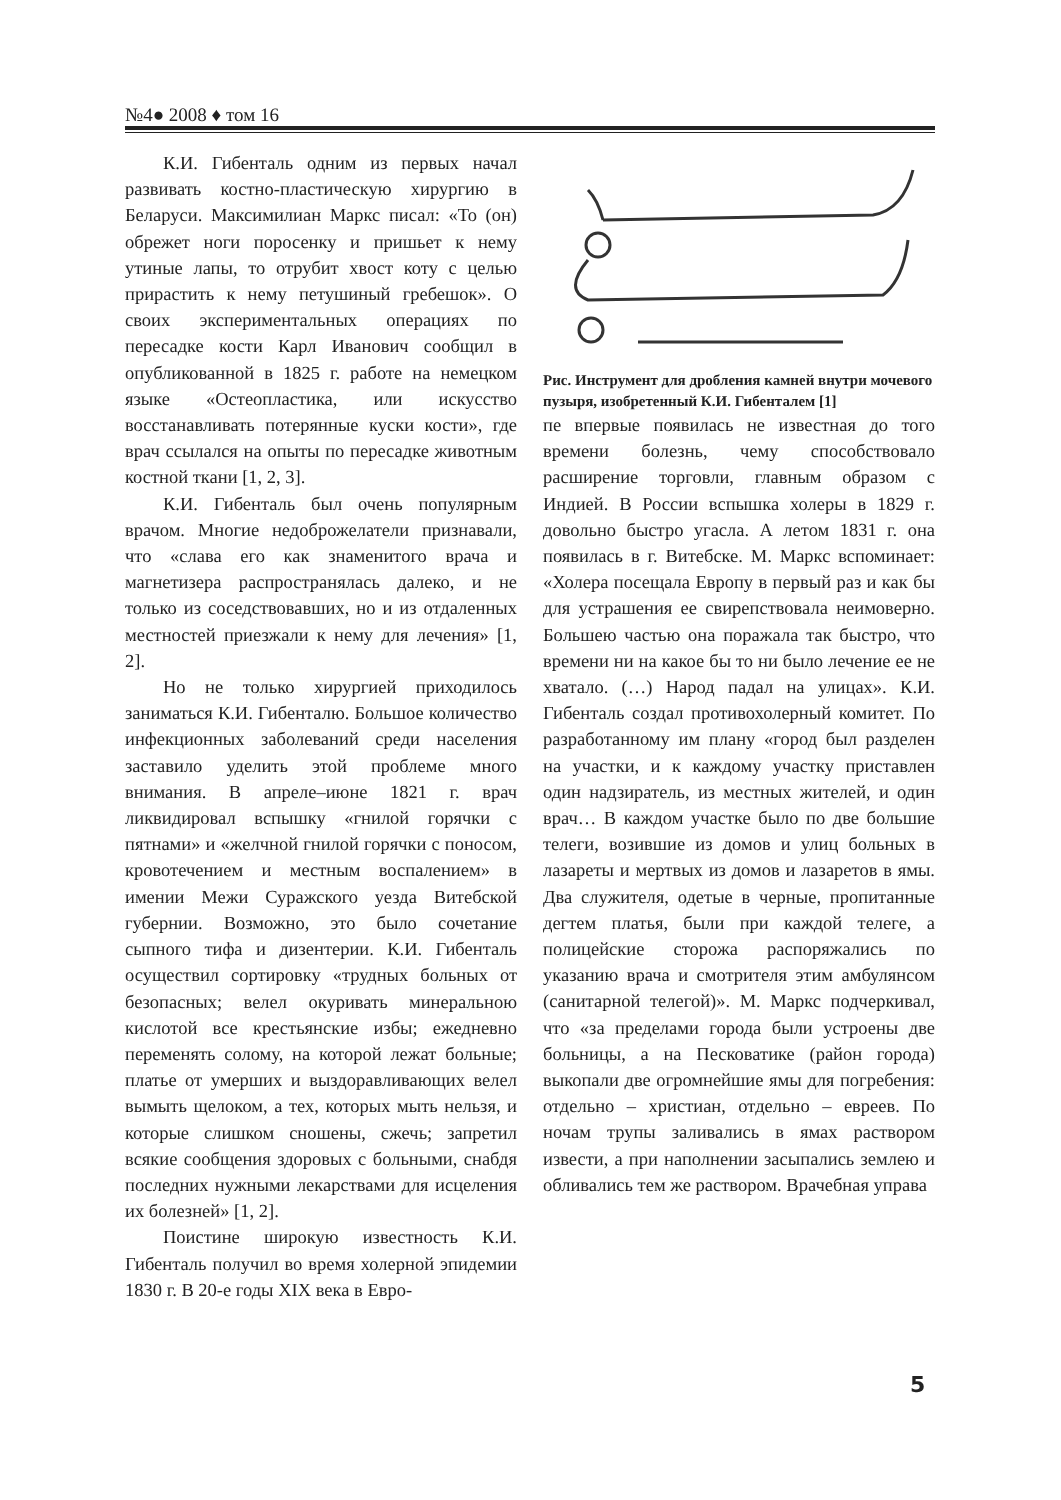№4● 2008 ♦ том 16
К.И. Гибенталь одним из первых начал развивать костно-пластическую хирургию в Беларуси. Максимилиан Маркс писал: «То (он) обрежет ноги поросенку и пришьет к нему утиные лапы, то отрубит хвост коту с целью прирастить к нему петушиный гребешок». О своих экспериментальных операциях по пересадке кости Карл Иванович сообщил в опубликованной в 1825 г. работе на немецком языке «Остеопластика, или искусство восстанавливать потерянные куски кости», где врач ссылался на опыты по пересадке животным костной ткани [1, 2, 3].
К.И. Гибенталь был очень популярным врачом. Многие недоброжелатели признавали, что «слава его как знаменитого врача и магнетизера распространялась далеко, и не только из соседствовавших, но и из отдаленных местностей приезжали к нему для лечения» [1, 2].
Но не только хирургией приходилось заниматься К.И. Гибенталю. Большое количество инфекционных заболеваний среди населения заставило уделить этой проблеме много внимания. В апреле–июне 1821 г. врач ликвидировал вспышку «гнилой горячки с пятнами» и «желчной гнилой горячки с поносом, кровотечением и местным воспалением» в имении Межи Суражского уезда Витебской губернии. Возможно, это было сочетание сыпного тифа и дизентерии. К.И. Гибенталь осуществил сортировку «трудных больных от безопасных; велел окуривать минеральною кислотой все крестьянские избы; ежедневно переменять солому, на которой лежат больные; платье от умерших и выздоравливающих велел вымыть щелоком, а тех, которых мыть нельзя, и которые слишком сношены, сжечь; запретил всякие сообщения здоровых с больными, снабдя последних нужными лекарствами для исцеления их болезней» [1, 2].
Поистине широкую известность К.И. Гибенталь получил во время холерной эпидемии 1830 г. В 20-е годы XIX века в Евро-
Рис. Инструмент для дробления камней внутри мочевого пузыря, изобретенный К.И. Гибенталем [1]
пе впервые появилась не известная до того времени болезнь, чему способствовало расширение торговли, главным образом с Индией. В России вспышка холеры в 1829 г. довольно быстро угасла. А летом 1831 г. она появилась в г. Витебске. М. Маркс вспоминает: «Холера посещала Европу в первый раз и как бы для устрашения ее свирепствовала неимоверно. Большею частью она поражала так быстро, что времени ни на какое бы то ни было лечение ее не хватало. (…) Народ падал на улицах». К.И. Гибенталь создал противохолерный комитет. По разработанному им плану «город был разделен на участки, и к каждому участку приставлен один надзиратель, из местных жителей, и один врач… В каждом участке было по две большие телеги, возившие из домов и улиц больных в лазареты и мертвых из домов и лазаретов в ямы. Два служителя, одетые в черные, пропитанные дегтем платья, были при каждой телеге, а полицейские сторожа распоряжались по указанию врача и смотрителя этим амбулянсом (санитарной телегой)». М. Маркс подчеркивал, что «за пределами города были устроены две больницы, а на Песковатике (район города) выкопали две огромнейшие ямы для погребения: отдельно – христиан, отдельно – евреев. По ночам трупы заливались в ямах раствором извести, а при наполнении засыпались землею и обливались тем же раствором. Врачебная управа
5